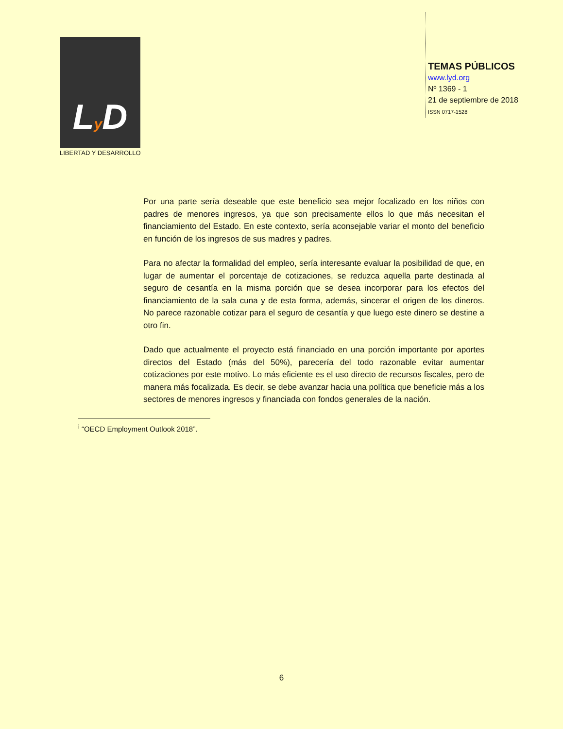Ly D
LIBERTAD Y DESARROLLO
TEMAS PÚBLICOS
www.lyd.org
Nº 1369 - 1
21 de septiembre de 2018
ISSN 0717-1528
Por una parte sería deseable que este beneficio sea mejor focalizado en los niños con padres de menores ingresos, ya que son precisamente ellos lo que más necesitan el financiamiento del Estado. En este contexto, sería aconsejable variar el monto del beneficio en función de los ingresos de sus madres y padres.
Para no afectar la formalidad del empleo, sería interesante evaluar la posibilidad de que, en lugar de aumentar el porcentaje de cotizaciones, se reduzca aquella parte destinada al seguro de cesantía en la misma porción que se desea incorporar para los efectos del financiamiento de la sala cuna y de esta forma, además, sincerar el origen de los dineros. No parece razonable cotizar para el seguro de cesantía y que luego este dinero se destine a otro fin.
Dado que actualmente el proyecto está financiado en una porción importante por aportes directos del Estado (más del 50%), parecería del todo razonable evitar aumentar cotizaciones por este motivo. Lo más eficiente es el uso directo de recursos fiscales, pero de manera más focalizada. Es decir, se debe avanzar hacia una política que beneficie más a los sectores de menores ingresos y financiada con fondos generales de la nación.
<sup>i</sup> “OECD Employment Outlook 2018”.
6